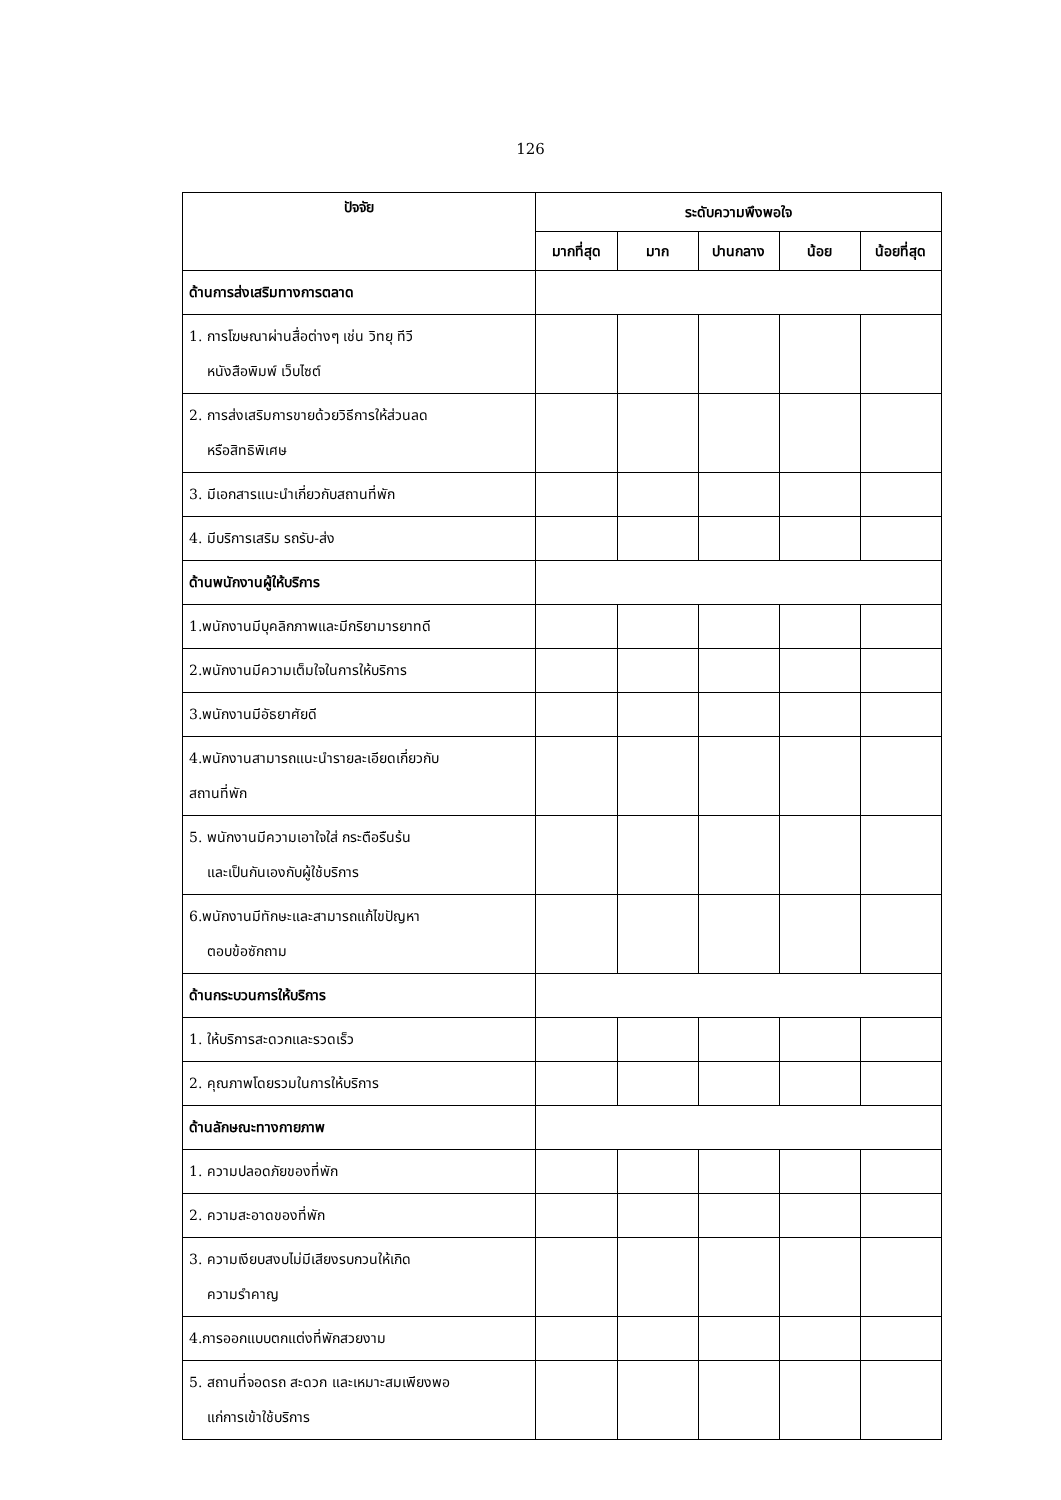126
| ปัจจัย | ระดับความพึงพอใจ | | | | |
| --- | --- | --- | --- | --- | --- |
| | มากที่สุด | มาก | ปานกลาง | น้อย | น้อยที่สุด |
| ด้านการส่งเสริมทางการตลาด | | | | | |
| 1. การโฆษณาผ่านสื่อต่างๆ เช่น วิทยุ ทีวี หนังสือพิมพ์ เว็บไซต์ | | | | | |
| 2. การส่งเสริมการขายด้วยวิธีการให้ส่วนลด หรือสิทธิพิเศษ | | | | | |
| 3. มีเอกสารแนะนำเกี่ยวกับสถานที่พัก | | | | | |
| 4. มีบริการเสริม รถรับ-ส่ง | | | | | |
| ด้านพนักงานผู้ให้บริการ | | | | | |
| 1.พนักงานมีบุคลิกภาพและมีกริยามารยาทดี | | | | | |
| 2.พนักงานมีความเต็มใจในการให้บริการ | | | | | |
| 3.พนักงานมีอัธยาศัยดี | | | | | |
| 4.พนักงานสามารถแนะนำรายละเอียดเกี่ยวกับ สถานที่พัก | | | | | |
| 5. พนักงานมีความเอาใจใส่ กระตือรืนร้น และเป็นกันเองกับผู้ใช้บริการ | | | | | |
| 6.พนักงานมีทักษะและสามารถแก้ไขปัญหา ตอบข้อซักถาม | | | | | |
| ด้านกระบวนการให้บริการ | | | | | |
| 1. ให้บริการสะดวกและรวดเร็ว | | | | | |
| 2. คุณภาพโดยรวมในการให้บริการ | | | | | |
| ด้านลักษณะทางกายภาพ | | | | | |
| 1. ความปลอดภัยของที่พัก | | | | | |
| 2. ความสะอาดของที่พัก | | | | | |
| 3. ความเงียบสงบไม่มีเสียงรบกวนให้เกิด ความรำคาญ | | | | | |
| 4.การออกแบบตกแต่งที่พักสวยงาม | | | | | |
| 5. สถานที่จอดรถ สะดวก และเหมาะสมเพียงพอ แก่การเข้าใช้บริการ | | | | | |